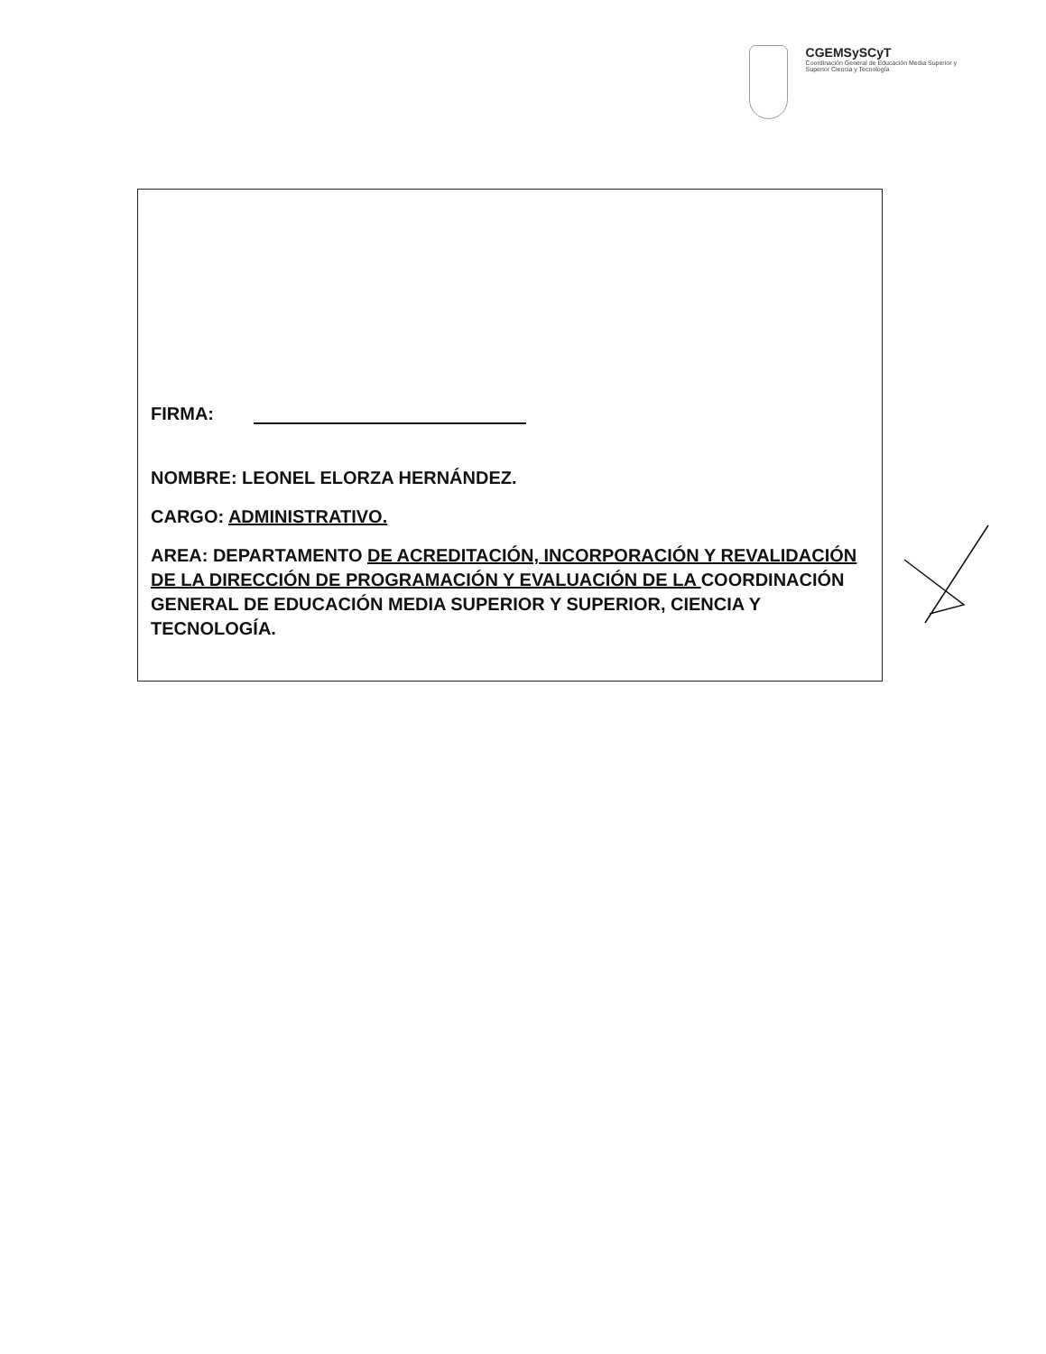CGEMSySCyT
Coordinación General de Educación Media Superior y Superior Ciencia y Tecnología
FIRMA:
NOMBRE: LEONEL ELORZA HERNÁNDEZ.
CARGO: ADMINISTRATIVO.
AREA: DEPARTAMENTO DE ACREDITACIÓN, INCORPORACIÓN Y REVALIDACIÓN DE LA DIRECCIÓN DE PROGRAMACIÓN Y EVALUACIÓN DE LA COORDINACIÓN GENERAL DE EDUCACIÓN MEDIA SUPERIOR Y SUPERIOR, CIENCIA Y TECNOLOGÍA.